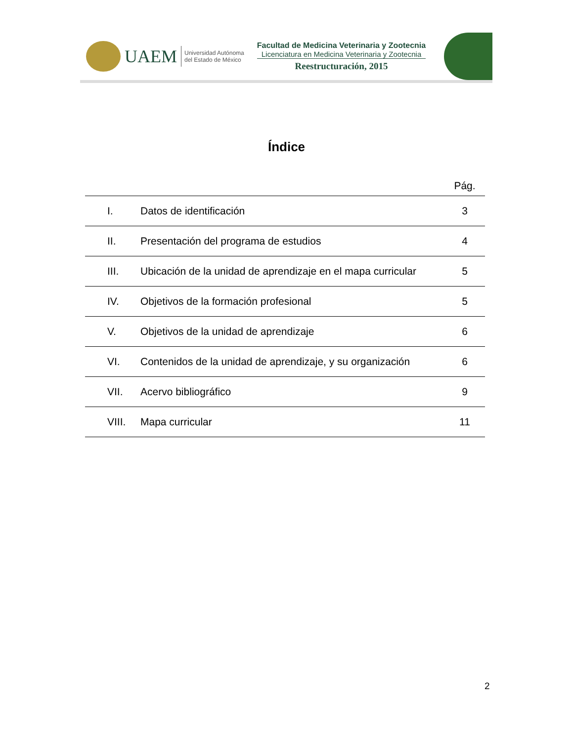UAEM
Universidad Autónoma
del Estado de México
Facultad de Medicina Veterinaria y Zootecnia
Licenciatura en Medicina Veterinaria y Zootecnia
Reestructuración, 2015
Índice
| | | Pág. |
| I. | Datos de identificación | 3 |
| II. | Presentación del programa de estudios | 4 |
| III. | Ubicación de la unidad de aprendizaje en el mapa curricular | 5 |
| IV. | Objetivos de la formación profesional | 5 |
| V. | Objetivos de la unidad de aprendizaje | 6 |
| VI. | Contenidos de la unidad de aprendizaje, y su organización | 6 |
| VII. | Acervo bibliográfico | 9 |
| VIII. | Mapa curricular | 11 |
2